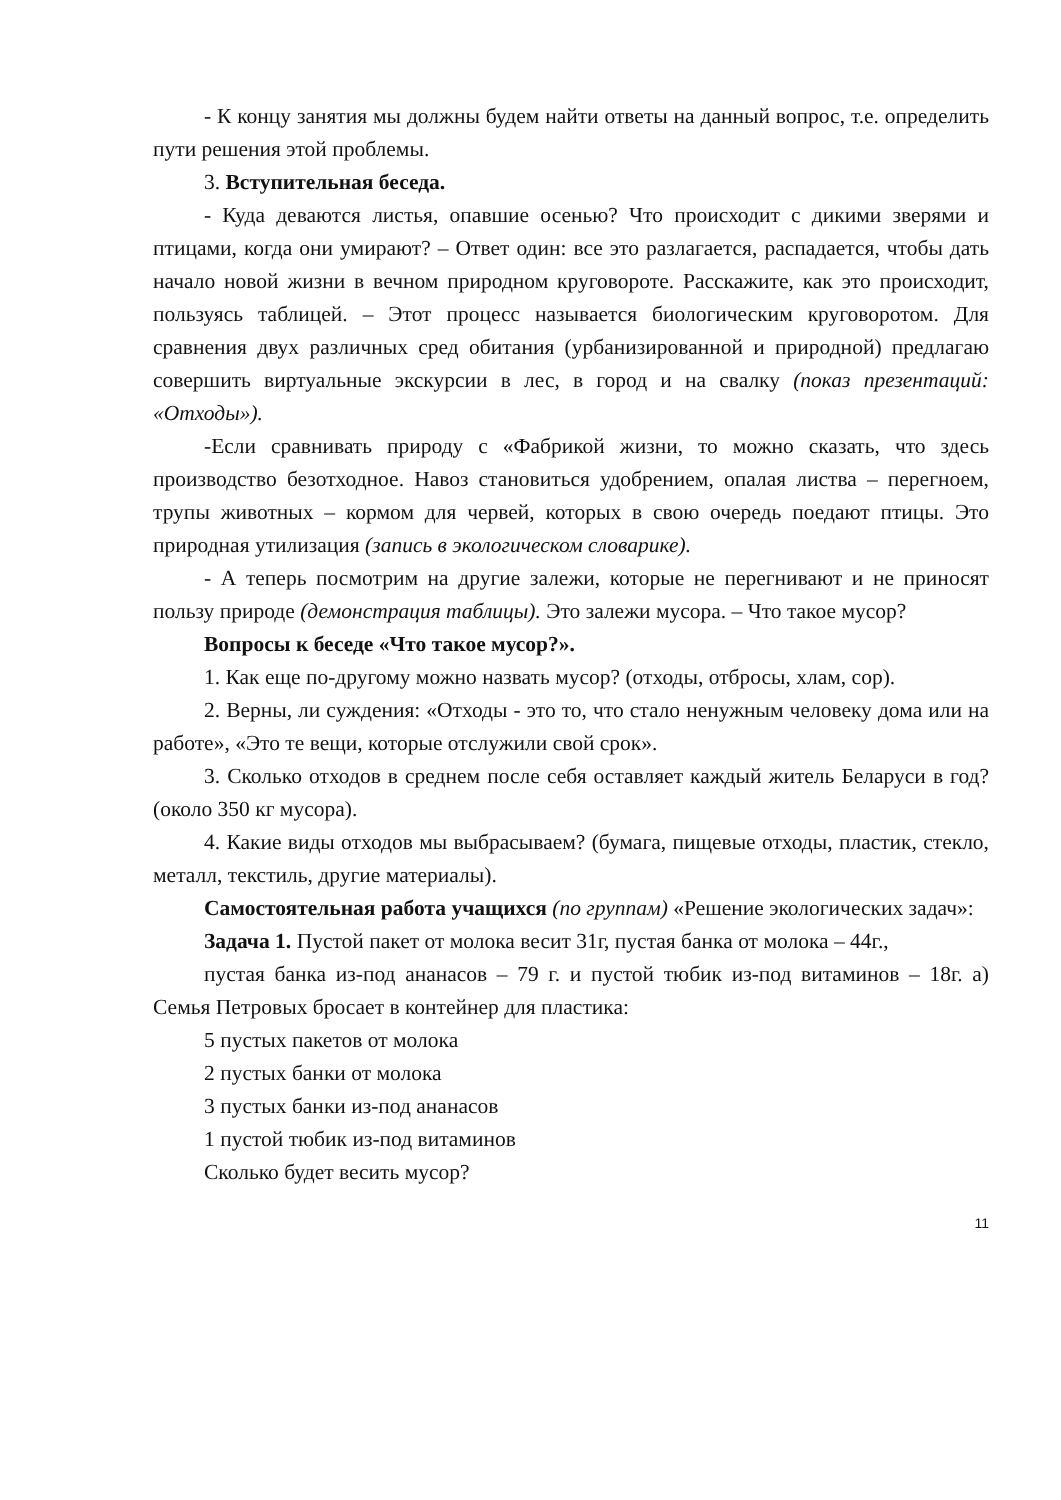- К концу занятия мы должны будем найти ответы на данный вопрос, т.е. определить пути решения этой проблемы.
3. Вступительная беседа.
- Куда деваются листья, опавшие осенью? Что происходит с дикими зверями и птицами, когда они умирают? – Ответ один: все это разлагается, распадается, чтобы дать начало новой жизни в вечном природном круговороте. Расскажите, как это происходит, пользуясь таблицей. – Этот процесс называется биологическим круговоротом. Для сравнения двух различных сред обитания (урбанизированной и природной) предлагаю совершить виртуальные экскурсии в лес, в город и на свалку (показ презентаций: «Отходы»).
-Если сравнивать природу с «Фабрикой жизни, то можно сказать, что здесь производство безотходное. Навоз становиться удобрением, опалая листва – перегноем, трупы животных – кормом для червей, которых в свою очередь поедают птицы. Это природная утилизация (запись в экологическом словарике).
- А теперь посмотрим на другие залежи, которые не перегнивают и не приносят пользу природе (демонстрация таблицы). Это залежи мусора. – Что такое мусор?
Вопросы к беседе «Что такое мусор?».
1. Как еще по-другому можно назвать мусор? (отходы, отбросы, хлам, сор).
2. Верны, ли суждения: «Отходы - это то, что стало ненужным человеку дома или на работе», «Это те вещи, которые отслужили свой срок».
3. Сколько отходов в среднем после себя оставляет каждый житель Беларуси в год? (около 350 кг мусора).
4. Какие виды отходов мы выбрасываем? (бумага, пищевые отходы, пластик, стекло, металл, текстиль, другие материалы).
Самостоятельная работа учащихся (по группам) «Решение экологических задач»:
Задача 1. Пустой пакет от молока весит 31г, пустая банка от молока – 44г.,
пустая банка из-под ананасов – 79 г. и пустой тюбик из-под витаминов – 18г. а) Семья Петровых бросает в контейнер для пластика:
5 пустых пакетов от молока
2 пустых банки от молока
3 пустых банки из-под ананасов
1 пустой тюбик из-под витаминов
Сколько будет весить мусор?
11